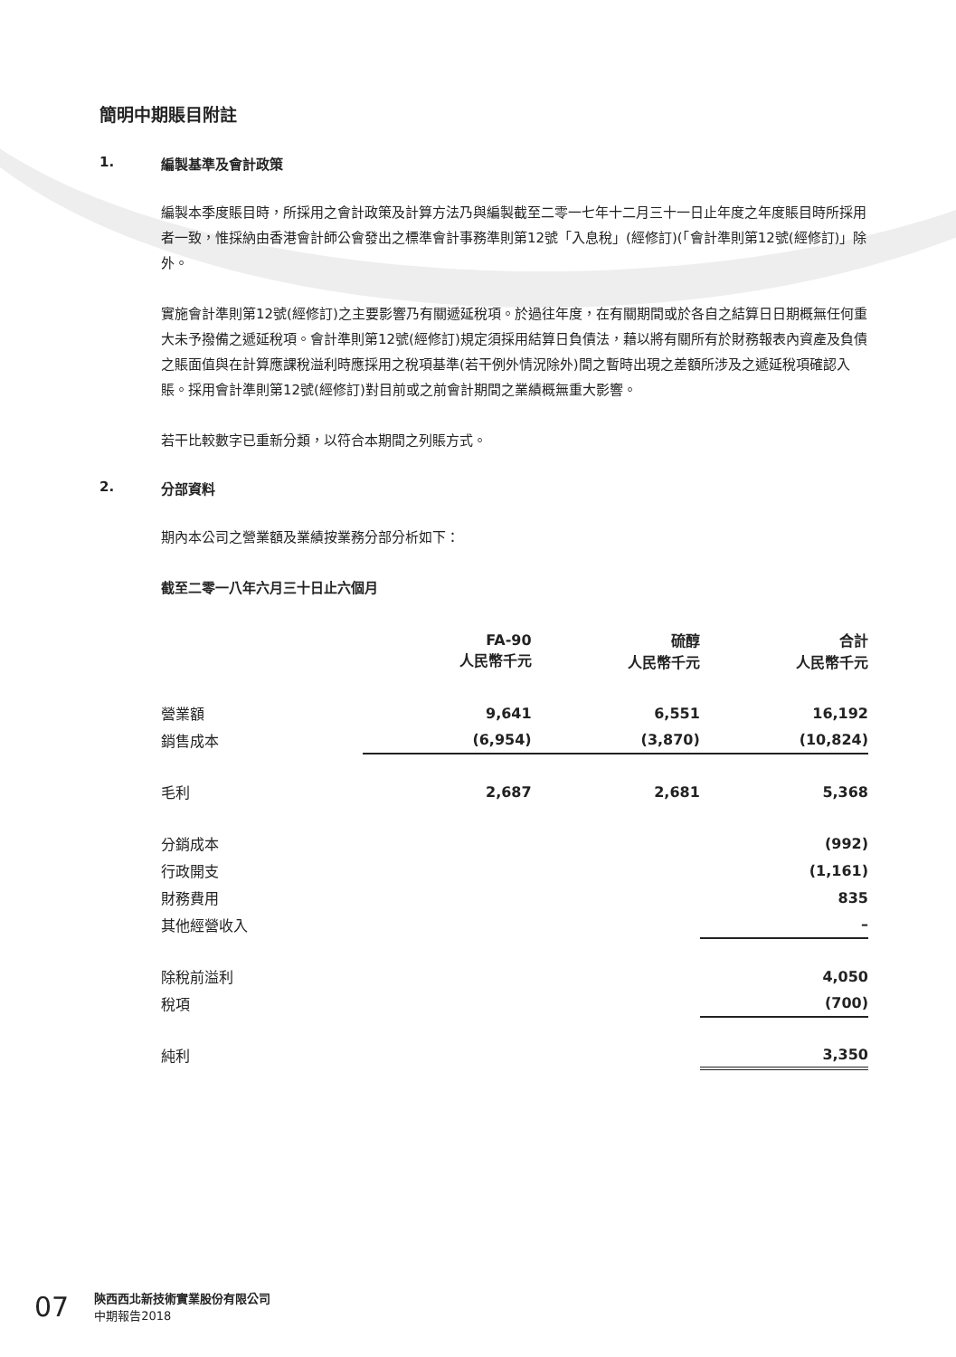簡明中期賬目附註
1. 編製基準及會計政策
編製本季度賬目時，所採用之會計政策及計算方法乃與編製截至二零一七年十二月三十一日止年度之年度賬目時所採用者一致，惟採納由香港會計師公會發出之標準會計事務準則第12號「入息稅」(經修訂)(「會計準則第12號(經修訂)」除外。
實施會計準則第12號(經修訂)之主要影響乃有關遞延稅項。於過往年度，在有關期間或於各自之結算日日期概無任何重大未予撥備之遞延稅項。會計準則第12號(經修訂)規定須採用結算日負債法，藉以將有關所有於財務報表內資產及負債之賬面值與在計算應課稅溢利時應採用之稅項基準(若干例外情況除外)間之暫時出現之差額所涉及之遞延稅項確認入賬。採用會計準則第12號(經修訂)對目前或之前會計期間之業績概無重大影響。
若干比較數字已重新分類，以符合本期間之列賬方式。
2. 分部資料
期內本公司之營業額及業績按業務分部分析如下：
截至二零一八年六月三十日止六個月
| | FA-90 人民幣千元 | 硫醇 人民幣千元 | 合計 人民幣千元 |
| --- | --- | --- | --- |
| 營業額 | 9,641 | 6,551 | 16,192 |
| 銷售成本 | (6,954) | (3,870) | (10,824) |
| 毛利 | 2,687 | 2,681 | 5,368 |
| 分銷成本 | | | (992) |
| 行政開支 | | | (1,161) |
| 財務費用 | | | 835 |
| 其他經營收入 | | | – |
| 除稅前溢利 | | | 4,050 |
| 稅項 | | | (700) |
| 純利 | | | 3,350 |
07
陝西西北新技術實業股份有限公司
中期報告2018